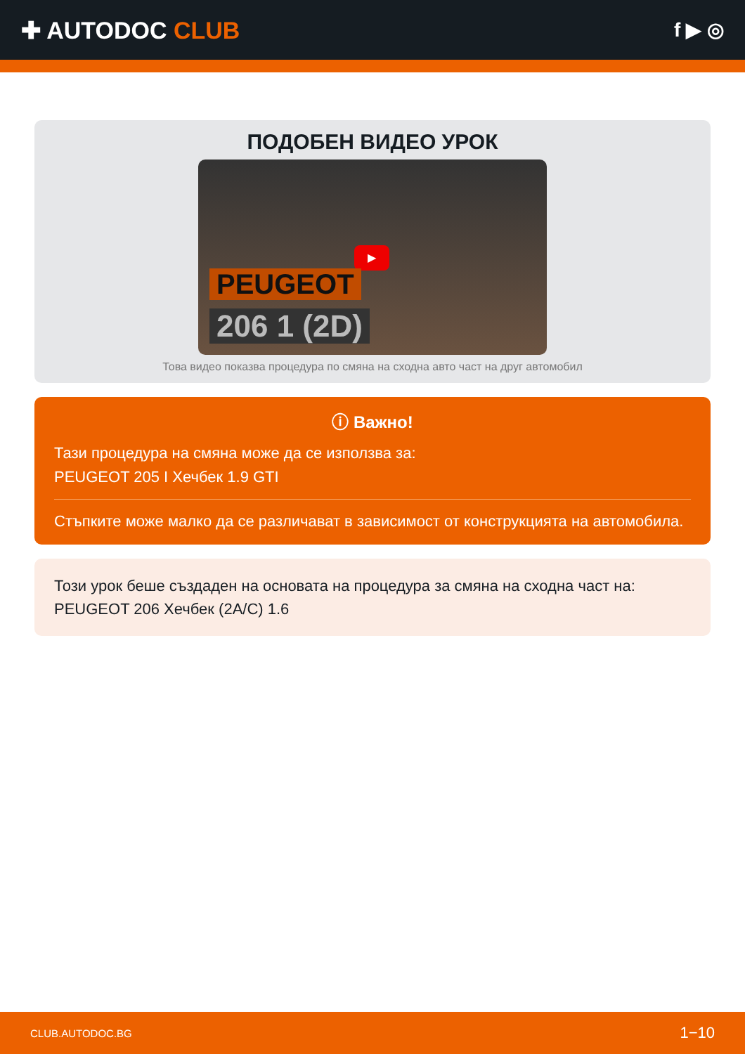✚ AUTODOC CLUB
f ▶ ◎
ПОДОБЕН ВИДЕО УРОК
▶
PEUGEOT
206 1 (2D)
Това видео показва процедура по смяна на сходна авто част на друг автомобил
ⓘ Важно!
Тази процедура на смяна може да се използва за:
PEUGEOT 205 I Хечбек 1.9 GTI
Стъпките може малко да се различават в зависимост от конструкцията на автомобила.
Този урок беше създаден на основата на процедура за смяна на сходна част на: PEUGEOT 206 Хечбек (2A/C) 1.6
CLUB.AUTODOC.BG 1−10